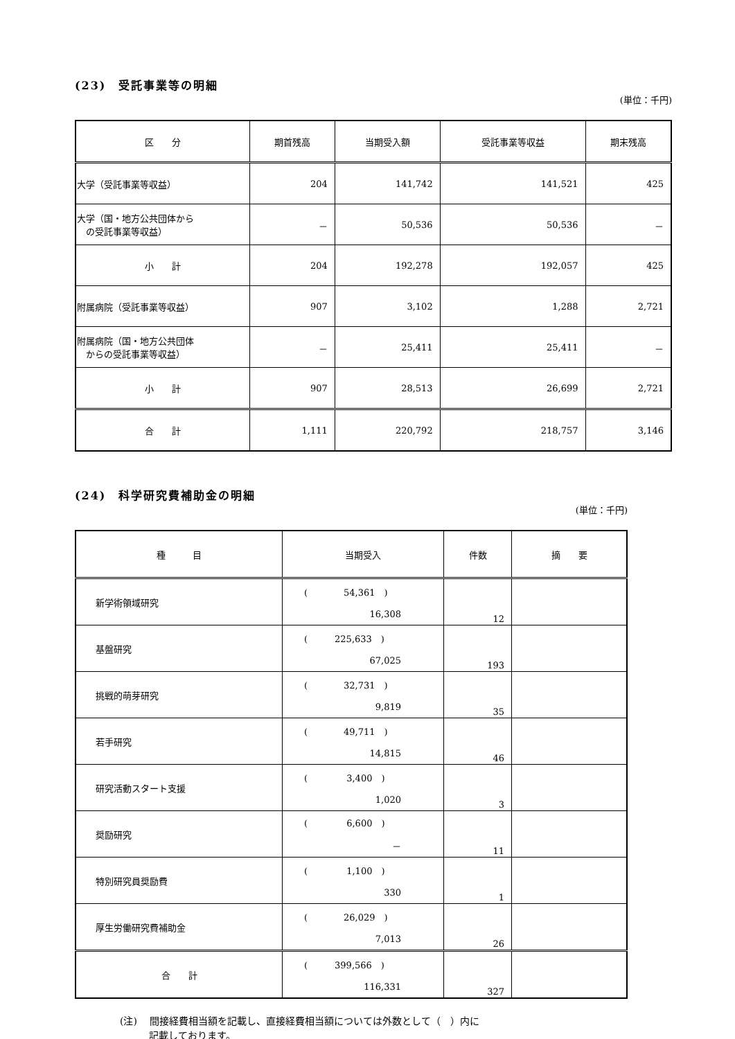(23)　受託事業等の明細
(単位：千円)
| 区 分 | 期首残高 | 当期受入額 | 受託事業等収益 | 期末残高 |
| --- | --- | --- | --- | --- |
| 大学（受託事業等収益） | 204 | 141,742 | 141,521 | 425 |
| 大学（国・地方公共団体から の受託事業等収益） | － | 50,536 | 50,536 | － |
| 小 計 | 204 | 192,278 | 192,057 | 425 |
| 附属病院（受託事業等収益） | 907 | 3,102 | 1,288 | 2,721 |
| 附属病院（国・地方公共団体 からの受託事業等収益） | － | 25,411 | 25,411 | － |
| 小 計 | 907 | 28,513 | 26,699 | 2,721 |
| 合 計 | 1,111 | 220,792 | 218,757 | 3,146 |
(24)　科学研究費補助金の明細
(単位：千円)
| 種 目 | 当期受入 | 件数 | 摘 要 |
| 新学術領域研究 | ( 54,361 ) 16,308 | 12 | |
| 基盤研究 | ( 225,633 ) 67,025 | 193 | |
| 挑戦的萌芽研究 | ( 32,731 ) 9,819 | 35 | |
| 若手研究 | ( 49,711 ) 14,815 | 46 | |
| 研究活動スタート支援 | ( 3,400 ) 1,020 | 3 | |
| 奨励研究 | ( 6,600 ) － | 11 | |
| 特別研究員奨励費 | ( 1,100 ) 330 | 1 | |
| 厚生労働研究費補助金 | ( 26,029 ) 7,013 | 26 | |
| 合 計 | ( 399,566 ) 116,331 | 327 | |
(注)　 間接経費相当額を記載し、直接経費相当額については外数として（　）内に
　　　記載しております。